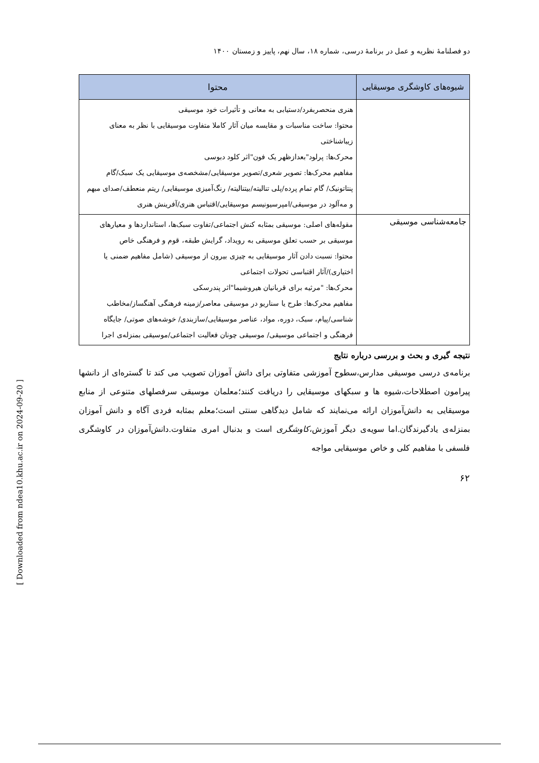دو فصلنامهٔ نظریه و عمل در برنامهٔ درسی، شماره ۱۸، سال نهم، پاییز و زمستان ۱۴۰۰
| شیوه‌های کاوشگری موسیقایی | محتوا |
| --- | --- |
| | هنری منحصربفرد/دستیابی به معانی و تأثیرات خود موسیقی محتوا: ساخت مناسبات و مقایسه میان آثار کاملا متفاوت موسیقایی با نظر به معنای زیباشناختی محرک‌ها: پرلود"بعدازظهر یک فون"اثر کلود دبوسی مفاهیم محرک‌ها: تصویر شعری/تصویر موسیقایی/مشخصه‌ی موسیقایی یک سبک/گام پنتاتونیک/ گام تمام پرده/پلی تنالیته/بیتنالیته/ رنگ‌آمیزی موسیقایی/ ریتم منعطف/صدای مبهم و مه‌آلود در موسیقی/امپرسیونیسم موسیقایی/اقتباس هنری/آفرینش هنری |
| جامعه‌شناسی موسیقی | مقوله‌های اصلی: موسیقی بمثابه کنش اجتماعی/تفاوت سبک‌ها، استانداردها و معیارهای موسیقی بر حسب تعلق موسیقی به رویداد، گرایش طبقه، قوم و فرهنگی خاص محتوا: نسبت دادن آثار موسیقایی به چیزی بیرون از موسیقی (شامل مفاهیم ضمنی یا اختیاری)/آثار اقتباسی تحولات اجتماعی محرک‌ها: "مرثیه برای قربانیان هیروشیما"اثر پندرسکی مفاهیم محرک‌ها: طرح یا سناریو در موسیقی معاصر/زمینه فرهنگی آهنگساز/مخاطب شناسی/پیام، سبک، دوره، مواد، عناصر موسیقایی/سازبندی/ خوشه‌های صوتی/ جایگاه فرهنگی و اجتماعی موسیقی/ موسیقی چونان فعالیت اجتماعی/موسیقی بمنزله‌ی اجرا |
نتیجه گیری و بحث و بررسی درباره نتایج
برنامه‌ی درسی موسیقی مدارس،سطوح آموزشی متفاوتی برای دانش آموزان تصویب می کند تا گستره‌ای از دانشها پیرامون اصطلاحات،شیوه ها و سبکهای موسیقایی را دریافت کنند؛معلمان موسیقی سرفصلهای متنوعی از منابع موسیقایی به دانش‌آموزان ارائه می‌نمایند که شامل دیدگاهی سنتی است؛معلم بمثابه فردی آگاه و دانش آموزان بمنزله‌ی یادگیرندگان.اما سویه‌ی دیگر آموزش،کاوشگری است و بدنبال امری متفاوت.دانش‌آموزان در کاوشگری فلسفی با مفاهیم کلی و خاص موسیقایی مواجه
۶۲
[ Downloaded from ndea10.khu.ac.ir on 2024-09-20 ]